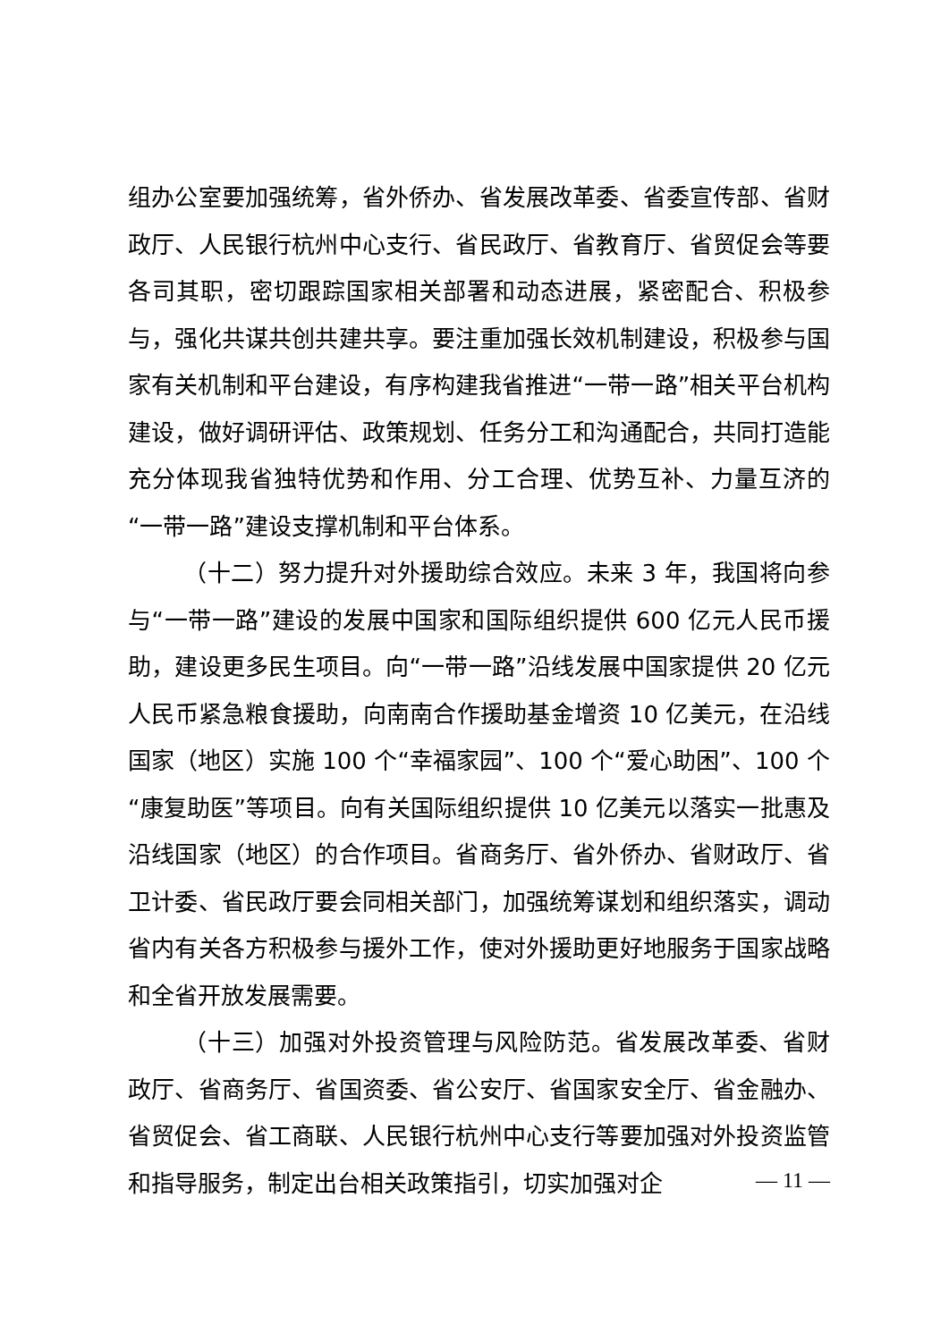组办公室要加强统筹，省外侨办、省发展改革委、省委宣传部、省财政厅、人民银行杭州中心支行、省民政厅、省教育厅、省贸促会等要各司其职，密切跟踪国家相关部署和动态进展，紧密配合、积极参与，强化共谋共创共建共享。要注重加强长效机制建设，积极参与国家有关机制和平台建设，有序构建我省推进“一带一路”相关平台机构建设，做好调研评估、政策规划、任务分工和沟通配合，共同打造能充分体现我省独特优势和作用、分工合理、优势互补、力量互济的“一带一路”建设支撑机制和平台体系。
（十二）努力提升对外援助综合效应。未来 3 年，我国将向参与“一带一路”建设的发展中国家和国际组织提供 600 亿元人民币援助，建设更多民生项目。向“一带一路”沿线发展中国家提供 20 亿元人民币紧急粮食援助，向南南合作援助基金增资 10 亿美元，在沿线国家（地区）实施 100 个“幸福家园”、100 个“爱心助困”、100 个“康复助医”等项目。向有关国际组织提供 10 亿美元以落实一批惠及沿线国家（地区）的合作项目。省商务厅、省外侨办、省财政厅、省卫计委、省民政厅要会同相关部门，加强统筹谋划和组织落实，调动省内有关各方积极参与援外工作，使对外援助更好地服务于国家战略和全省开放发展需要。
（十三）加强对外投资管理与风险防范。省发展改革委、省财政厅、省商务厅、省国资委、省公安厅、省国家安全厅、省金融办、省贸促会、省工商联、人民银行杭州中心支行等要加强对外投资监管和指导服务，制定出台相关政策指引，切实加强对企
— 11 —